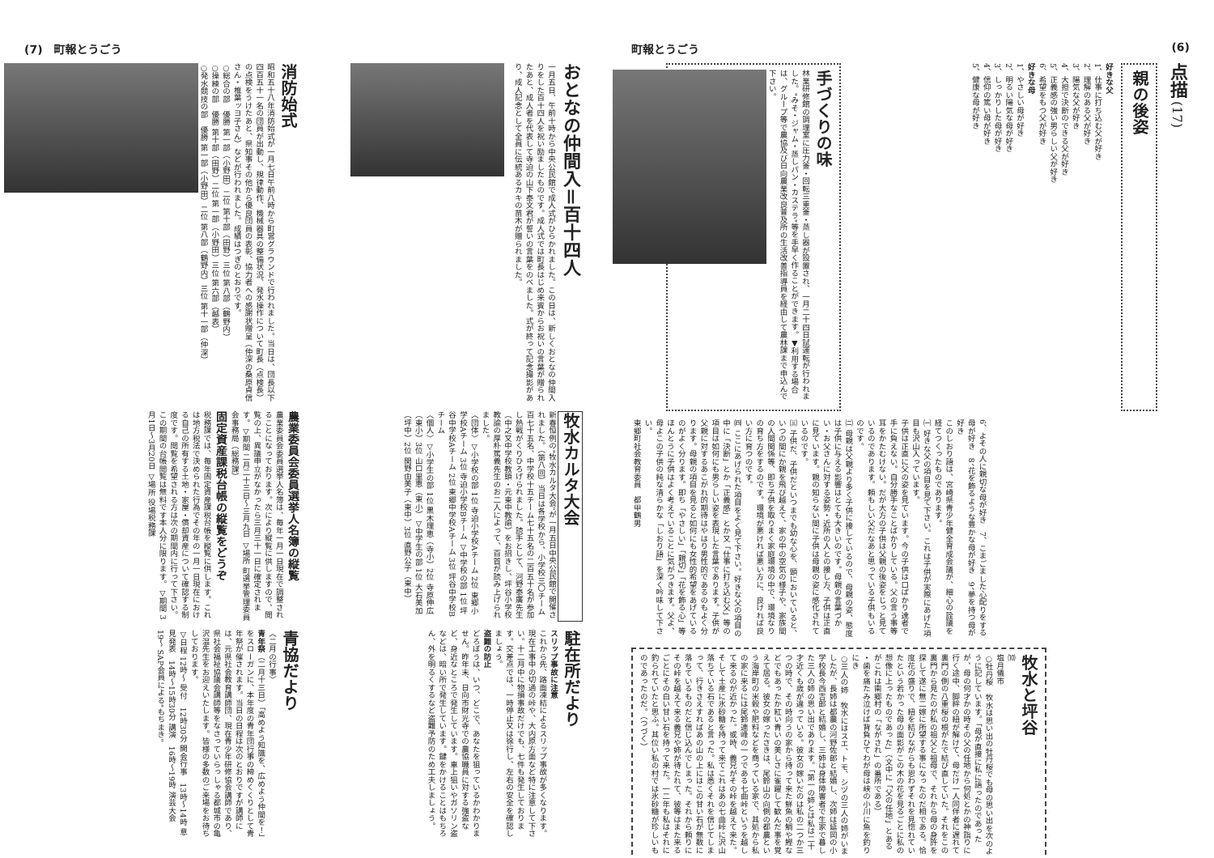町報とうごう (6)
点描 (17)
親の後姿
好きな父
1、仕事に打ち込む父が好き
2、理解のある父が好き
3、陽気な父が好き
4、大担で決断のできる父が好き
5、正義感の強い男らしい父が好き
6、希望をもつ父が好き
好きな母
1、やさしい母が好き
2、明るい陽気な母が好き
3、しっかりした母が好き
4、信仰の篤い母が好き
5、健康な母が好き
手づくりの味
林業研修館の調理室に圧力釜・回転三重釜・蒸し器が設置され、一月二十四日試運転が行われました。"みそ・ジャム・蒸しパン・カステラ"等を手早く作ることができます。▼利用する場合は、グループ等で農協及び日向農業改良普及所の生活改善指導員を経由して農林課まで申込んで下さい。
6、よその人に親切な母が好き　7、こまごました心配りをする母が好き　8、花を飾るような豊かな母が好き　9、夢を持つ母が好き
このしおり語は、宮崎県青少年健全育成会議が、細心の詮議を経てつくったものであります。
㈠ 好きな父の項目を見て下さい。これは子供が実際にあげた項目も沢山入っています。
子供は正直に父の姿を見ています。今の子供は口ばかり達者で手に負えない。自分勝手なことばかりしている。父の言う事等耳をかたむけない。だが大方の子供は父親の後姿をじっと見ているのであります。頼もしい父だなあと思っている子供もいるのです。
㈡ 母親は父親より多く子供に接しているので、母親の姿、態度は子供に与える影響はとても大きいのです。母親の言葉づかい・お父さんに対する姿勢・近所の人との接し方、子供は正直に見ています。親の知らない間に子供は母親の姿に感化されているのです。
㈢ 子供だ、子供だといつまでも幼な心を、頭においていると、いつの間にか親を飛び越えて、家の中の空気の様子や、家族間の人間関係等、即ち子供を取りまく家庭環境の中で、環境なりの育ち方をするのです。環境が悪ければ悪い方に、良ければ良い方に育つのです。
㈣ ここにあげられた項目をよく見て下さい。好きな父の項目の中に「決断」とか「正義感」とか又「仕事に打ち込む父」等の項目は如何にも男らしい姿を表現した言葉であります。子供が父親に対するあこがれ的期待はやはり男性的であるのもよく分ります。母親の項目を見ると如何にも女性的希望をあげているのがよく分ります。即ち「やさしい」「親切」「花を飾る心」等ほんとうに子供はよく考えていることに気がつきます。父よ、母よこの子供の純な清らかな「しおり語」を深く吟味して下さい。
東郷町社会教育委員　都甲鶴男
牧水と坪谷
⑽
塩月儀市
○牡丹桜　牧水は思い出の牡丹桜でも母の思い出を次のように記しています。「母が直接に私に語ったのであったが、母の何才かの時その父の任地から何処とかの神詣りに行く途中、脚絆の紐が解けて、母だけ一人同伴者に遅れて裏門の側の八重桜の根がたで結び直していた。それをこの裏門から見たのが私の祖父と祖母で、それから母の身許を探して遂に無二嫁に所望する事になったのだ相である。恰度花の盛りで、紐を結びながらも恩わずそれを見惚れていたという若かった母の面影がこの木の花を見るごとに私の想像に上ったものであった」（文中に「父の任地」とあるがこれは南郷村の「ながされ」の番所である）
・歯を痛たみ泣けば背負ひてわが母は峡の小川に魚を釣りにき
○三人の姉　牧水にはスエ、トモ、シヅの三人の姉がいましたが、長姉は都農の河野佐郎と結婚し、次姉は延岡の小学校長今西吉郎と結婚し、三姉は身体障害者で生家で暮した三人の姉の思い出であります。「第一の姉とは私は二十才近くも歳が違っている。彼女の嫁いだのは私の二つか三つの時で、その時向うの家から持って来た鮮魚の鯛や鰹などでもあったか紅い青いの美しさに雀躍して歓んだ事を覚えて居る。彼女の嫁ったさきは、尾鈴山の向側の都農という海岸町の米穀や肥料などを商っている家で、其処から私の家に来るには尾鈴連峰の一つである七曲峠というを越して来るのが近かった。或時、義兄がその峠を越えて来た。そして土産に氷砂糖を持って来てこれはあの七曲峠に沢山落ちている石であると言った。私は悉くそれを信じてしまって、行きさえすればあの山の上にはこの甘い石が無数に落ちているものだと信じ込んでしまった。それから頼りにその峠を越えて来る義兄や姉が待たれて、彼等はまた来るごとにその白い甘い石を持って来た。一二年も私はそれに釣られていたと思ふ。其位い私の村では氷砂糖が珍しいものであったのだ。（つづく）
(7)　町報とうごう
おとなの仲間入＝百十四人
一月五日、午前十時から中央公民館で成人式がひらかれました。この日は、新しくおとなの仲間入りをした百十四人を祝い励ましたものです。成人式では町長はじめ来賓からお祝いの言葉が贈られたあと、成人者を代表して寺迫の山下泰文君が誓いの言葉をのべました。式が終って記念撮影があり、成人記念として全員に伝統あるカキの苗木が贈られました。
消防始式
昭和五十八年消防始式が一月七日午前八時から町営グラウンドで行われました。当日は、団長以下四百五十一名の団員が出動し、規律動作、機械器具の整備状況、発水操作について町長（点検長）の点検をうけたあと、県知事その他から優良団員の表彰、協力者への感謝状贈呈（仲深の桑原貞信さん・椎葉ッヨ子さん）などが行われました。成績はつぎのとおりです。
○総合の部　優勝 第一部（小野田）二位 第十部（田野）三位 第八部（鶴野内）
○操練の部　優勝 第十部（田野）二位 第一部（小野田）三位 第六部（越表）
○発水競技の部　優勝 第一部（小野田）二位 第八部（鶴野内）三位 第十一部（仲深）
牧水カルタ大会
新春恒例の"牧水カルタ大会"が一月五日中央公民館で開催されました。（第八回）当日は各学校から、小学校三〇チーム百七十五名、中学校十五チーム七十五名の二百五十名が参加し熱戦がくりひろげられました。読手として、河野泰廣先生（中之又中学校教頭・元東中教諭）をお招きし、坪谷小学校教諭の厚朴篤義先生のお二人によって、百首が読み上げられました。
〈団体〉▽小学校の部 1位 寺迫小学校Aチーム 2位 東郷小学校Aチーム 3位 寺迫小学校Bチーム ▽中学校の部 1位 坪谷中学校Aチーム 2位 東郷中学校Aチーム 3位 坪谷中学校Bチーム
〈個人〉▽小学生の部 1位 黒木理恵（寺小）2位 寺原伸広（東小）3位 山口里恵（東小）▽中学生の部 1位 大石美加（坪中）2位 関野由美子（東中）3位 直野公子（東中）
農業委員会委員選挙人名簿の縦覧
農業委員会委員選挙人名簿は、毎年一月一日現在で調整されることになっております。次により縦覧に供しますので、閲覧の上、異議申立がなかったら三月三十一日に確定されます。▽期間 二月二十三日〜三月九日 ▽場所 町選挙管理委員会事務局（総務課）
固定資産課税台帳の縦覧をどうぞ
税務課では、毎年固定資産課税台帳を縦覧に供します。これは地方税法で決められた行為でその年の一月一日現在における自己の所有する土地・家屋・償却資産について確認する制度です。閲覧を希望される方は次の期間内に行って下さい。この期間の台帳閲覧は無料です本人分に限ります。▽期間 3月1日〜3月20日 ▽場所 役場税務課
駐在所だより
スリップ事故に注意
これから先、路面凍結によるスリップ事故が多くなります。現在工事中の切通の峠や、大内原方面など特に注意して下さい。十二月中に物損事故だけでも、七件も発生しております。交差点では、一時停止又は徐行し、左右の安全を確認しましょう。
盗難の防止
どろぼうは、いつ、どこで、あなたを狙っているかわかりません。昨年末、日向市財光寺での農協職員に対する強盗など、身近なところで発生しています。車上狙いやガソリン盗などは、暗い所で発生しています。鍵をかけることはもちろん、外を明るくするなど盗難予防のため工夫しましょう。
青協だより
〈二月の行事〉
青年祭（二月十三日）「高めよう知識を、広めよう仲間を！」をスローガンに、本年度の青年団行事の締めくくりとして青年祭が催されます。当日の日程は次のとおりですが講師には、元県社会教育講師団、現在青少年研修協会講師であり、県社会福祉協議会講師等をなさっていらっしゃる都城市の亀沢温先生をお迎えいたします。皆様の多数のご来場をお待ちしております。
▽日程 12時〜 受付　12時30分 開会行事　13時〜14時 意見発表　14時〜15時30分 講演　16時〜19時 演芸大会　19〜 SAP会員による"もちまき"